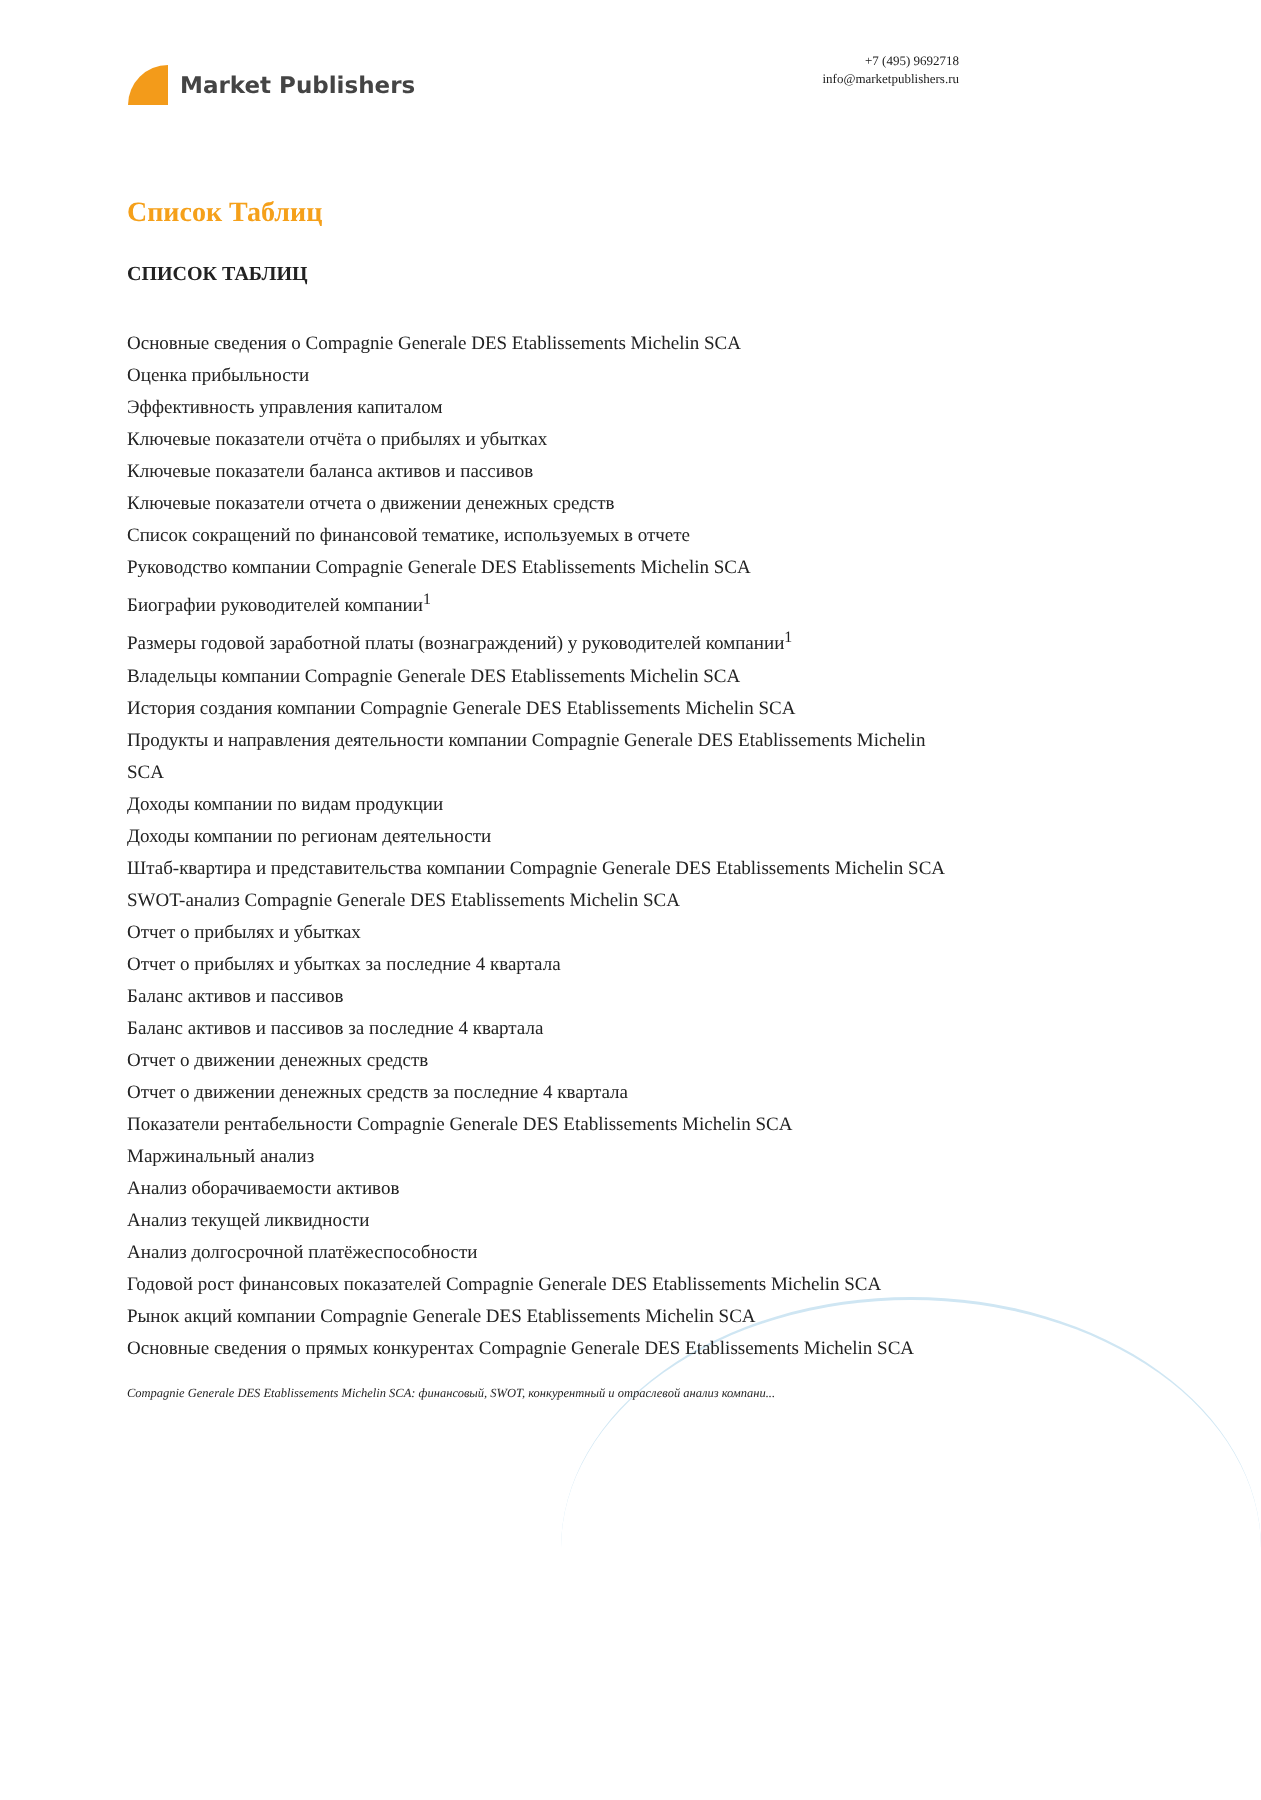Market Publishers
+7 (495) 9692718
info@marketpublishers.ru
Список Таблиц
СПИСОК ТАБЛИЦ
Основные сведения о Compagnie Generale DES Etablissements Michelin SCA
Оценка прибыльности
Эффективность управления капиталом
Ключевые показатели отчёта о прибылях и убытках
Ключевые показатели баланса активов и пассивов
Ключевые показатели отчета о движении денежных средств
Список сокращений по финансовой тематике, используемых в отчете
Руководство компании Compagnie Generale DES Etablissements Michelin SCA
Биографии руководителей компании<sup>1</sup>
Размеры годовой заработной платы (вознаграждений) у руководителей компании<sup>1</sup>
Владельцы компании Compagnie Generale DES Etablissements Michelin SCA
История создания компании Compagnie Generale DES Etablissements Michelin SCA
Продукты и направления деятельности компании Compagnie Generale DES Etablissements Michelin SCA
Доходы компании по видам продукции
Доходы компании по регионам деятельности
Штаб-квартира и представительства компании Compagnie Generale DES Etablissements Michelin SCA
SWOT-анализ Compagnie Generale DES Etablissements Michelin SCA
Отчет о прибылях и убытках
Отчет о прибылях и убытках за последние 4 квартала
Баланс активов и пассивов
Баланс активов и пассивов за последние 4 квартала
Отчет о движении денежных средств
Отчет о движении денежных средств за последние 4 квартала
Показатели рентабельности Compagnie Generale DES Etablissements Michelin SCA
Маржинальный анализ
Анализ оборачиваемости активов
Анализ текущей ликвидности
Анализ долгосрочной платёжеспособности
Годовой рост финансовых показателей Compagnie Generale DES Etablissements Michelin SCA
Рынок акций компании Compagnie Generale DES Etablissements Michelin SCA
Основные сведения о прямых конкурентах Compagnie Generale DES Etablissements Michelin SCA
Compagnie Generale DES Etablissements Michelin SCA: финансовый, SWOT, конкурентный и отраслевой анализ компани...